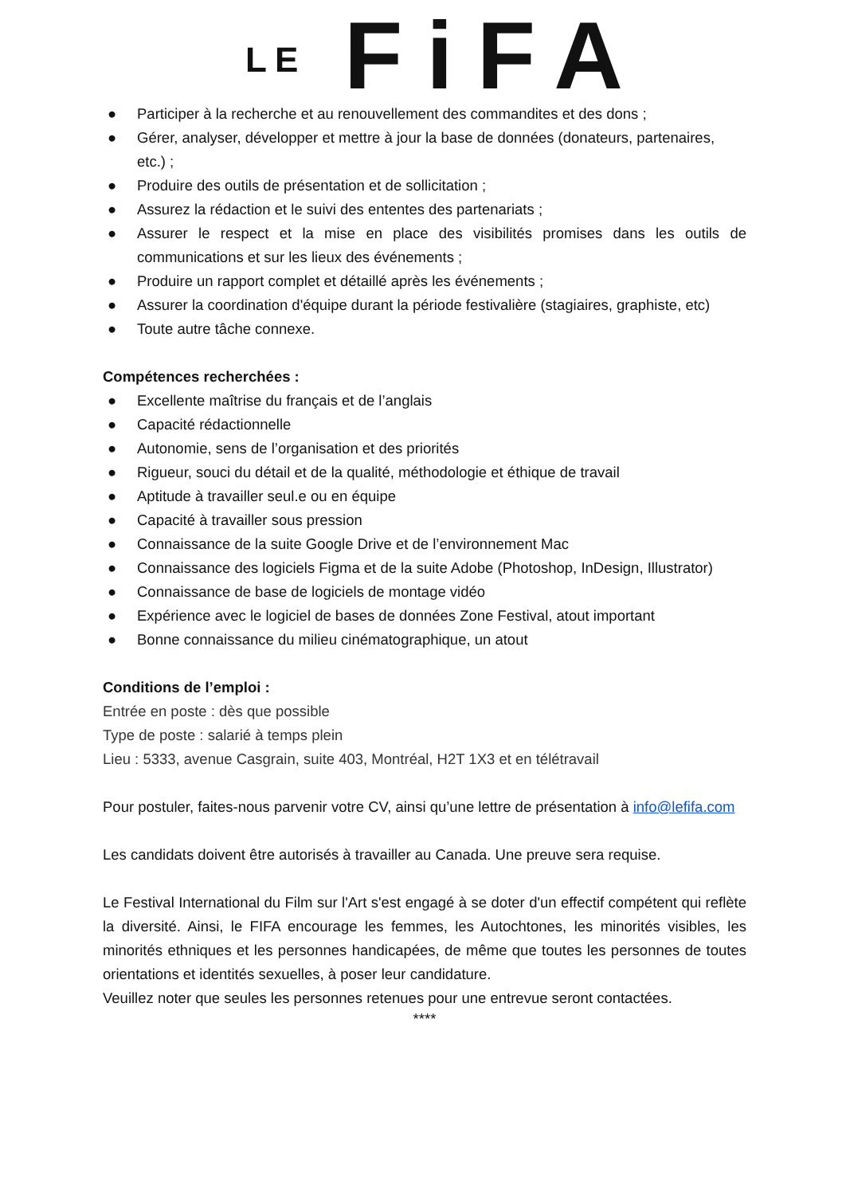LE FiFA
● Participer à la recherche et au renouvellement des commandites et des dons ;
● Gérer, analyser, développer et mettre à jour la base de données (donateurs, partenaires, etc.) ;
● Produire des outils de présentation et de sollicitation ;
● Assurez la rédaction et le suivi des ententes des partenariats ;
● Assurer le respect et la mise en place des visibilités promises dans les outils de communications et sur les lieux des événements ;
● Produire un rapport complet et détaillé après les événements ;
● Assurer la coordination d'équipe durant la période festivalière (stagiaires, graphiste, etc)
● Toute autre tâche connexe.
Compétences recherchées :
● Excellente maîtrise du français et de l’anglais
● Capacité rédactionnelle
● Autonomie, sens de l’organisation et des priorités
● Rigueur, souci du détail et de la qualité, méthodologie et éthique de travail
● Aptitude à travailler seul.e ou en équipe
● Capacité à travailler sous pression
● Connaissance de la suite Google Drive et de l’environnement Mac
● Connaissance des logiciels Figma et de la suite Adobe (Photoshop, InDesign, Illustrator)
● Connaissance de base de logiciels de montage vidéo
● Expérience avec le logiciel de bases de données Zone Festival, atout important
● Bonne connaissance du milieu cinématographique, un atout
Conditions de l’emploi :
Entrée en poste : dès que possible
Type de poste : salarié à temps plein
Lieu : 5333, avenue Casgrain, suite 403, Montréal, H2T 1X3 et en télétravail
Pour postuler, faites-nous parvenir votre CV, ainsi qu’une lettre de présentation à info@lefifa.com
Les candidats doivent être autorisés à travailler au Canada. Une preuve sera requise.
Le Festival International du Film sur l'Art s'est engagé à se doter d'un effectif compétent qui reflète la diversité. Ainsi, le FIFA encourage les femmes, les Autochtones, les minorités visibles, les minorités ethniques et les personnes handicapées, de même que toutes les personnes de toutes orientations et identités sexuelles, à poser leur candidature.
Veuillez noter que seules les personnes retenues pour une entrevue seront contactées.
****